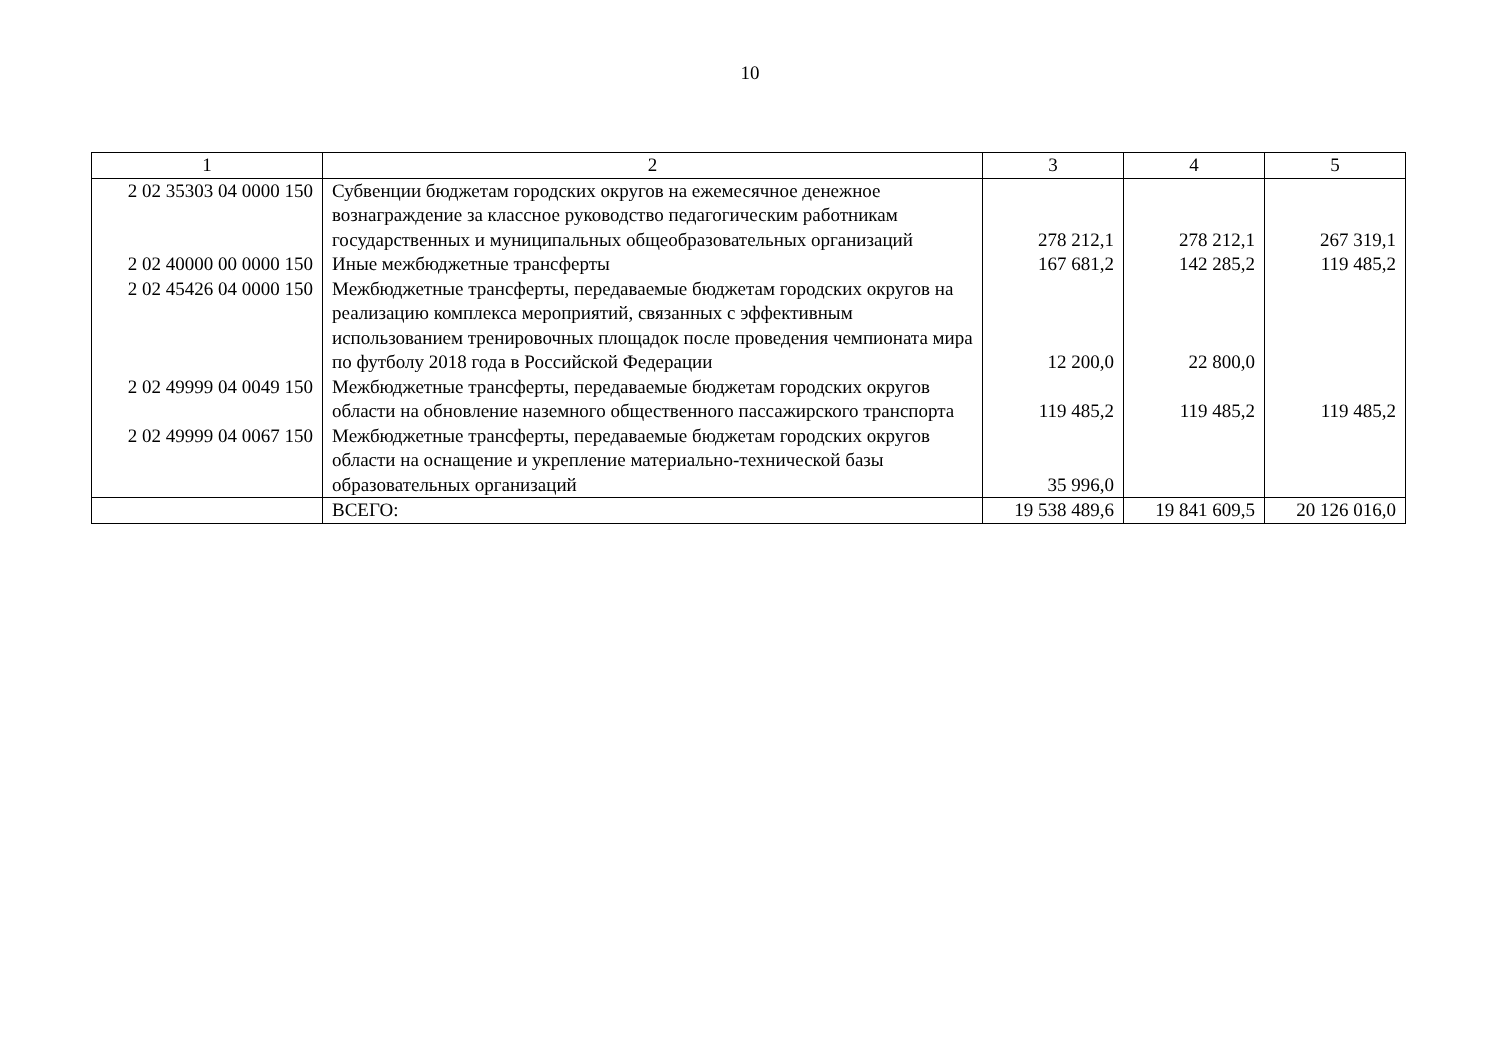10
| 1 | 2 | 3 | 4 | 5 |
| --- | --- | --- | --- | --- |
| 2 02 35303 04 0000 150 | Субвенции бюджетам городских округов на ежемесячное денежное вознаграждение за классное руководство педагогическим работникам государственных и муниципальных общеобразовательных организаций | 278 212,1 | 278 212,1 | 267 319,1 |
| 2 02 40000 00 0000 150 | Иные межбюджетные трансферты | 167 681,2 | 142 285,2 | 119 485,2 |
| 2 02 45426 04 0000 150 | Межбюджетные трансферты, передаваемые бюджетам городских округов на реализацию комплекса мероприятий, связанных с эффективным использованием тренировочных площадок после проведения чемпионата мира по футболу 2018 года в Российской Федерации | 12 200,0 | 22 800,0 | |
| 2 02 49999 04 0049 150 | Межбюджетные трансферты, передаваемые бюджетам городских округов области на обновление наземного общественного пассажирского транспорта | 119 485,2 | 119 485,2 | 119 485,2 |
| 2 02 49999 04 0067 150 | Межбюджетные трансферты, передаваемые бюджетам городских округов области на оснащение и укрепление материально-технической базы образовательных организаций | 35 996,0 | | |
| | ВСЕГО: | 19 538 489,6 | 19 841 609,5 | 20 126 016,0 |